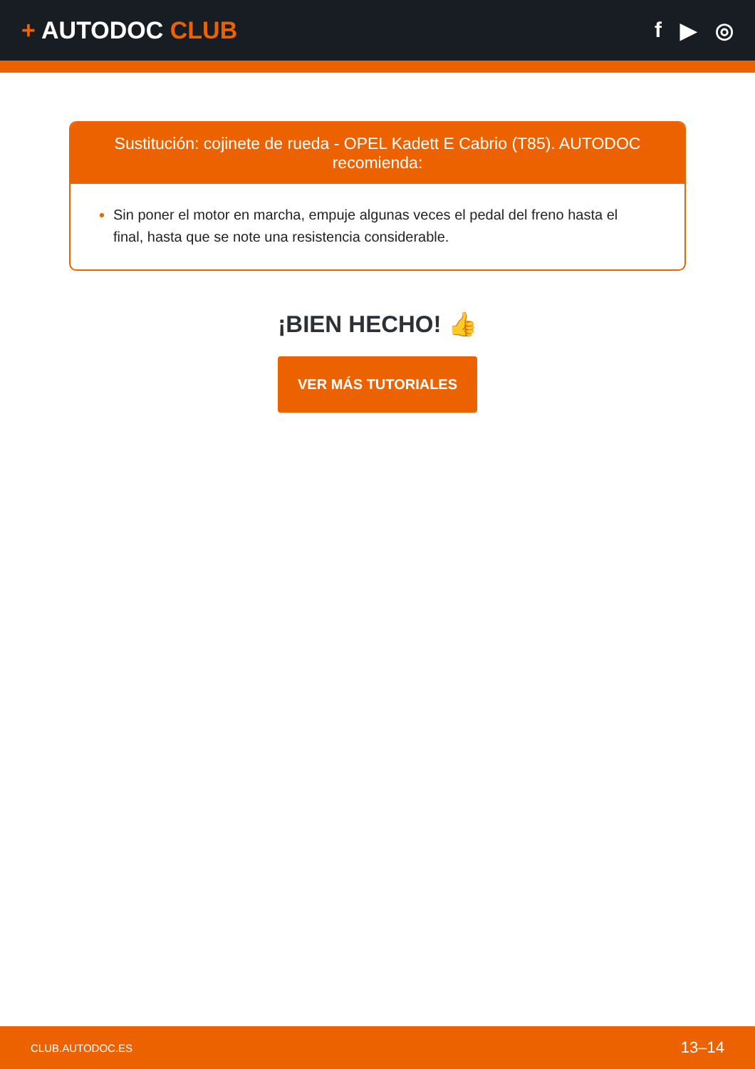+ AUTODOC CLUB f ▶ ◎
Sustitución: cojinete de rueda - OPEL Kadett E Cabrio (T85). AUTODOC recomienda:
Sin poner el motor en marcha, empuje algunas veces el pedal del freno hasta el final, hasta que se note una resistencia considerable.
¡BIEN HECHO! 👍
VER MÁS TUTORIALES
CLUB.AUTODOC.ES 13–14